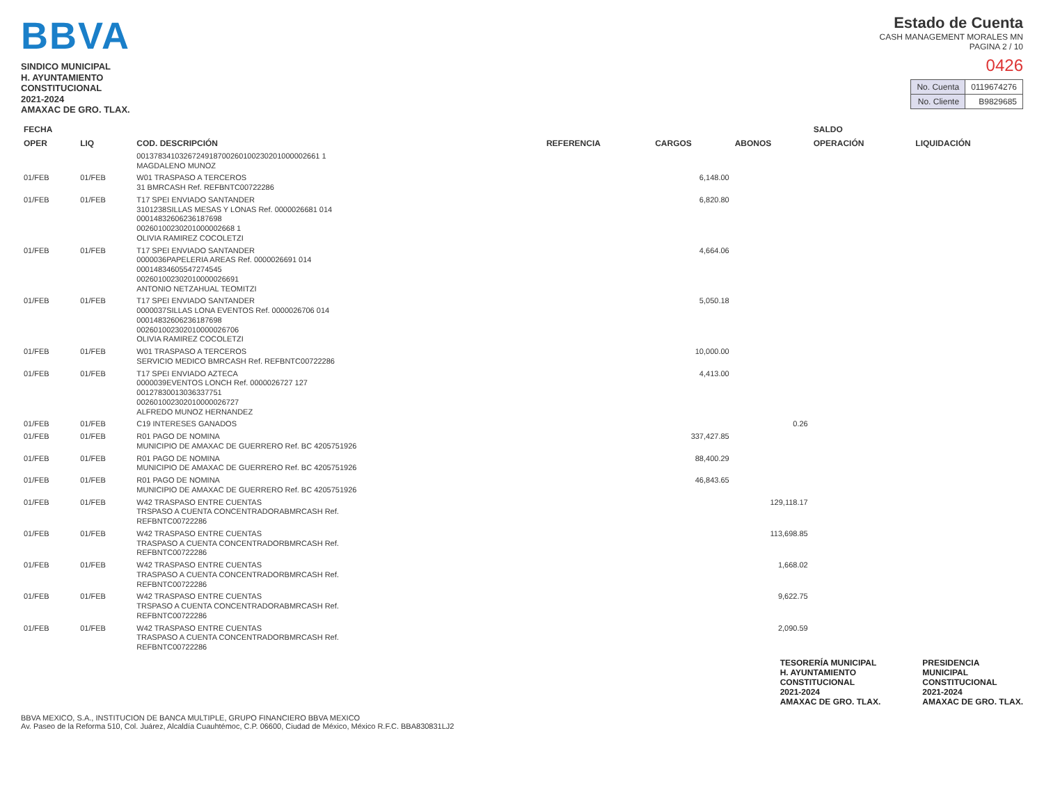BBVA
SINDICO MUNICIPAL
H. AYUNTAMIENTO
CONSTITUCIONAL
2021-2024
AMAXAC DE GRO. TLAX.
Estado de Cuenta
CASH MANAGEMENT MORALES MN
PAGINA 2 / 10
0426
| No. Cuenta | 0119674276 |
| No. Cliente | B9829685 |
| FECHA | | COD. DESCRIPCIÓN | REFERENCIA | CARGOS | ABONOS | SALDO | |
| --- | --- | --- | --- | --- | --- | --- | --- |
| OPER | LIQ | | | | | OPERACIÓN | LIQUIDACIÓN |
| | | 0013783410326724918700260100230201000002661 1 MAGDALENO MUNOZ | | | | | |
| 01/FEB | 01/FEB | W01 TRASPASO A TERCEROS 31 BMRCASH Ref. REFBNTC00722286 | | 6,148.00 | | | |
| 01/FEB | 01/FEB | T17 SPEI ENVIADO SANTANDER 3101238SILLAS MESAS Y LONAS Ref. 0000026681 014 00014832606236187698 00260100230201000002668 1 OLIVIA RAMIREZ COCOLETZI | | 6,820.80 | | | |
| 01/FEB | 01/FEB | T17 SPEI ENVIADO SANTANDER 0000036PAPELERIA AREAS Ref. 0000026691 014 00014834605547274545 002601002302010000026691 ANTONIO NETZAHUAL TEOMITZI | | 4,664.06 | | | |
| 01/FEB | 01/FEB | T17 SPEI ENVIADO SANTANDER 0000037SILLAS LONA EVENTOS Ref. 0000026706 014 00014832606236187698 002601002302010000026706 OLIVIA RAMIREZ COCOLETZI | | 5,050.18 | | | |
| 01/FEB | 01/FEB | W01 TRASPASO A TERCEROS SERVICIO MEDICO BMRCASH Ref. REFBNTC00722286 | | 10,000.00 | | | |
| 01/FEB | 01/FEB | T17 SPEI ENVIADO AZTECA 0000039EVENTOS LONCH Ref. 0000026727 127 00127830013036337751 002601002302010000026727 ALFREDO MUNOZ HERNANDEZ | | 4,413.00 | | | |
| 01/FEB | 01/FEB | C19 INTERESES GANADOS | | | 0.26 | | |
| 01/FEB | 01/FEB | R01 PAGO DE NOMINA MUNICIPIO DE AMAXAC DE GUERRERO Ref. BC 4205751926 | | 337,427.85 | | | |
| 01/FEB | 01/FEB | R01 PAGO DE NOMINA MUNICIPIO DE AMAXAC DE GUERRERO Ref. BC 4205751926 | | 88,400.29 | | | |
| 01/FEB | 01/FEB | R01 PAGO DE NOMINA MUNICIPIO DE AMAXAC DE GUERRERO Ref. BC 4205751926 | | 46,843.65 | | | |
| 01/FEB | 01/FEB | W42 TRASPASO ENTRE CUENTAS TRSPASO A CUENTA CONCENTRADORABMRCASH Ref. REFBNTC00722286 | | | 129,118.17 | | |
| 01/FEB | 01/FEB | W42 TRASPASO ENTRE CUENTAS TRASPASO A CUENTA CONCENTRADORBMRCASH Ref. REFBNTC00722286 | | | 113,698.85 | | |
| 01/FEB | 01/FEB | W42 TRASPASO ENTRE CUENTAS TRASPASO A CUENTA CONCENTRADORBMRCASH Ref. REFBNTC00722286 | | | 1,668.02 | | |
| 01/FEB | 01/FEB | W42 TRASPASO ENTRE CUENTAS TRSPASO A CUENTA CONCENTRADORABMRCASH Ref. REFBNTC00722286 | | | 9,622.75 | | |
| 01/FEB | 01/FEB | W42 TRASPASO ENTRE CUENTAS TRASPASO A CUENTA CONCENTRADORBMRCASH Ref. REFBNTC00722286 | | | 2,090.59 | | |
TESORERÍA MUNICIPAL
H. AYUNTAMIENTO
CONSTITUCIONAL
2021-2024
AMAXAC DE GRO. TLAX.
PRESIDENCIA
MUNICIPAL
CONSTITUCIONAL
2021-2024
AMAXAC DE GRO. TLAX.
BBVA MEXICO, S.A., INSTITUCION DE BANCA MULTIPLE, GRUPO FINANCIERO BBVA MEXICO
Av. Paseo de la Reforma 510, Col. Juárez, Alcaldía Cuauhtémoc, C.P. 06600, Ciudad de México, México R.F.C. BBA830831LJ2